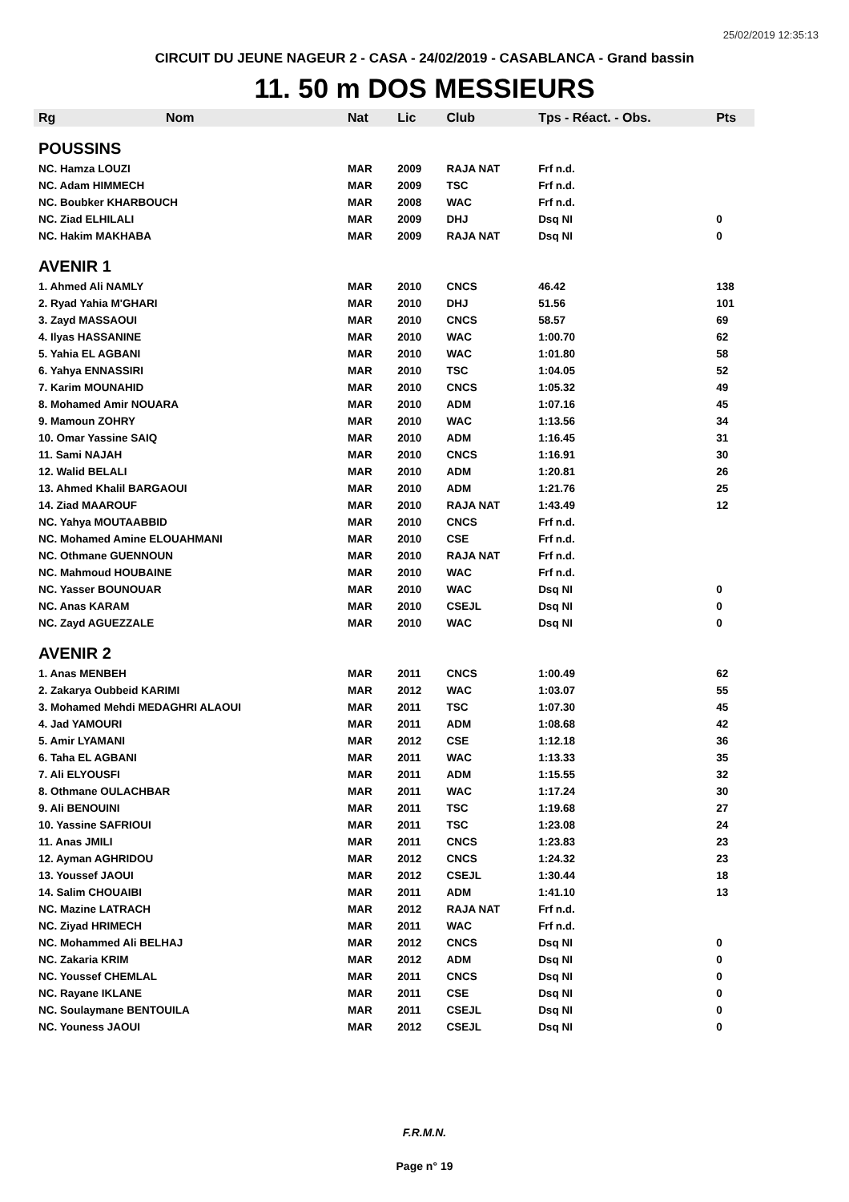25/02/2019 12:35:13
CIRCUIT DU JEUNE NAGEUR 2 - CASA - 24/02/2019 - CASABLANCA - Grand bassin
11. 50 m DOS MESSIEURS
| Rg | Nom | Nat | Lic | Club | Tps - Réact. - Obs. | Pts |
| --- | --- | --- | --- | --- | --- | --- |
| POUSSINS | | | | | | |
| NC. Hamza LOUZI | | MAR | 2009 | RAJA NAT | Frf n.d. | |
| NC. Adam HIMMECH | | MAR | 2009 | TSC | Frf n.d. | |
| NC. Boubker KHARBOUCH | | MAR | 2008 | WAC | Frf n.d. | |
| NC. Ziad ELHILALI | | MAR | 2009 | DHJ | Dsq NI | 0 |
| NC. Hakim MAKHABA | | MAR | 2009 | RAJA NAT | Dsq NI | 0 |
| AVENIR 1 | | | | | | |
| 1. Ahmed Ali NAMLY | | MAR | 2010 | CNCS | 46.42 | 138 |
| 2. Ryad Yahia M'GHARI | | MAR | 2010 | DHJ | 51.56 | 101 |
| 3. Zayd MASSAOUI | | MAR | 2010 | CNCS | 58.57 | 69 |
| 4. Ilyas HASSANINE | | MAR | 2010 | WAC | 1:00.70 | 62 |
| 5. Yahia EL AGBANI | | MAR | 2010 | WAC | 1:01.80 | 58 |
| 6. Yahya ENNASSIRI | | MAR | 2010 | TSC | 1:04.05 | 52 |
| 7. Karim MOUNAHID | | MAR | 2010 | CNCS | 1:05.32 | 49 |
| 8. Mohamed Amir NOUARA | | MAR | 2010 | ADM | 1:07.16 | 45 |
| 9. Mamoun ZOHRY | | MAR | 2010 | WAC | 1:13.56 | 34 |
| 10. Omar Yassine SAIQ | | MAR | 2010 | ADM | 1:16.45 | 31 |
| 11. Sami NAJAH | | MAR | 2010 | CNCS | 1:16.91 | 30 |
| 12. Walid BELALI | | MAR | 2010 | ADM | 1:20.81 | 26 |
| 13. Ahmed Khalil BARGAOUI | | MAR | 2010 | ADM | 1:21.76 | 25 |
| 14. Ziad MAAROUF | | MAR | 2010 | RAJA NAT | 1:43.49 | 12 |
| NC. Yahya MOUTAABBID | | MAR | 2010 | CNCS | Frf n.d. | |
| NC. Mohamed Amine ELOUAHMANI | | MAR | 2010 | CSE | Frf n.d. | |
| NC. Othmane GUENNOUN | | MAR | 2010 | RAJA NAT | Frf n.d. | |
| NC. Mahmoud HOUBAINE | | MAR | 2010 | WAC | Frf n.d. | |
| NC. Yasser BOUNOUAR | | MAR | 2010 | WAC | Dsq NI | 0 |
| NC. Anas KARAM | | MAR | 2010 | CSEJL | Dsq NI | 0 |
| NC. Zayd AGUEZZALE | | MAR | 2010 | WAC | Dsq NI | 0 |
| AVENIR 2 | | | | | | |
| 1. Anas MENBEH | | MAR | 2011 | CNCS | 1:00.49 | 62 |
| 2. Zakarya Oubbeid KARIMI | | MAR | 2012 | WAC | 1:03.07 | 55 |
| 3. Mohamed Mehdi MEDAGHRI ALAOUI | | MAR | 2011 | TSC | 1:07.30 | 45 |
| 4. Jad YAMOURI | | MAR | 2011 | ADM | 1:08.68 | 42 |
| 5. Amir LYAMANI | | MAR | 2012 | CSE | 1:12.18 | 36 |
| 6. Taha EL AGBANI | | MAR | 2011 | WAC | 1:13.33 | 35 |
| 7. Ali ELYOUSFI | | MAR | 2011 | ADM | 1:15.55 | 32 |
| 8. Othmane OULACHBAR | | MAR | 2011 | WAC | 1:17.24 | 30 |
| 9. Ali BENOUINI | | MAR | 2011 | TSC | 1:19.68 | 27 |
| 10. Yassine SAFRIOUI | | MAR | 2011 | TSC | 1:23.08 | 24 |
| 11. Anas JMILI | | MAR | 2011 | CNCS | 1:23.83 | 23 |
| 12. Ayman AGHRIDOU | | MAR | 2012 | CNCS | 1:24.32 | 23 |
| 13. Youssef JAOUI | | MAR | 2012 | CSEJL | 1:30.44 | 18 |
| 14. Salim CHOUAIBI | | MAR | 2011 | ADM | 1:41.10 | 13 |
| NC. Mazine LATRACH | | MAR | 2012 | RAJA NAT | Frf n.d. | |
| NC. Ziyad HRIMECH | | MAR | 2011 | WAC | Frf n.d. | |
| NC. Mohammed Ali BELHAJ | | MAR | 2012 | CNCS | Dsq NI | 0 |
| NC. Zakaria KRIM | | MAR | 2012 | ADM | Dsq NI | 0 |
| NC. Youssef CHEMLAL | | MAR | 2011 | CNCS | Dsq NI | 0 |
| NC. Rayane IKLANE | | MAR | 2011 | CSE | Dsq NI | 0 |
| NC. Soulaymane BENTOUILA | | MAR | 2011 | CSEJL | Dsq NI | 0 |
| NC. Youness JAOUI | | MAR | 2012 | CSEJL | Dsq NI | 0 |
F.R.M.N.
Page n° 19